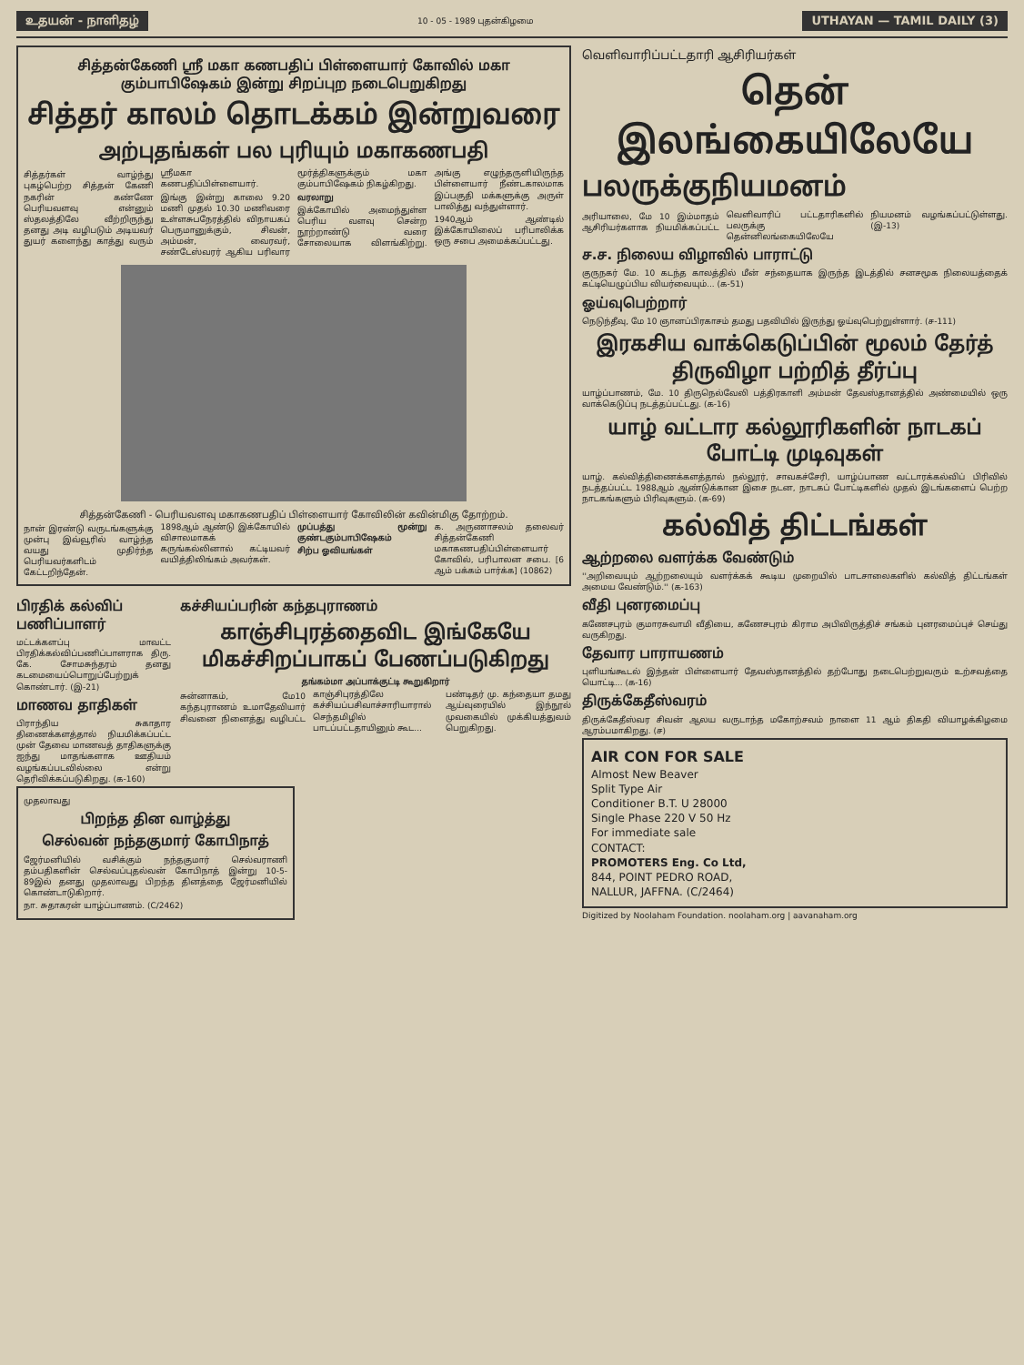உதயன் - நாளிதழ் 10 - 05 - 1989 புதன்கிழமை UTHAYAN — TAMIL DAILY (3)
சித்தன்கேணி ஸ்ரீ மகா கணபதிப் பிள்ளையார் கோவில் மகா கும்பாபிஷேகம் இன்று சிறப்புற நடைபெறுகிறது
சித்தர் காலம் தொடக்கம் இன்றுவரை
அற்புதங்கள் பல புரியும் மகாகணபதி
சித்தர்கள் வாழ்ந்து புகழ்பெற்ற சித்தன் கேணி நகரின் கண்ணே பெரியவளவு என்னும் ஸ்தலத்திலே வீற்றிருந்து தனது அடி வழிபடும் அடியவர் துயர் களைந்து காத்து வரும் ஸ்ரீமகா கணபதிப்பிள்ளையார்.
இங்கு இன்று காலை 9.20 மணி முதல் 10.30 மணிவரை உள்ளசுபநேரத்தில் விநாயகப் பெருமானுக்கும், சிவன், அம்மன், வைரவர், சண்டேஸ்வரர் ஆகிய பரிவார மூர்த்திகளுக்கும் மகா கும்பாபிஷேகம் நிகழ்கிறது.
வரலாறு
இக்கோயில் அமைந்துள்ள பெரிய வளவு சென்ற நூற்றாண்டு வரை சோலையாக விளங்கிற்று. அங்கு எழுந்தருளியிருந்த பிள்ளையார் நீண்டகாலமாக இப்பகுதி மக்களுக்கு அருள் பாலித்து வந்துள்ளார்.
1940ஆம் ஆண்டில் இக்கோயிலைப் பரிபாலிக்க ஒரு சபை அமைக்கப்பட்டது.
சித்தன்கேணி - பெரியவளவு மகாகணபதிப் பிள்ளையார் கோவிலின் கவின்மிகு தோற்றம்.
நான் இரண்டு வருடங்களுக்கு முன்பு இவ்வூரில் வாழ்ந்த வயது முதிர்ந்த பெரியவர்களிடம் கேட்டறிந்தேன்.
1898ஆம் ஆண்டு இக்கோயில் விசாலமாகக் கருங்கல்லினால் கட்டியவர் வயித்திலிங்கம் அவர்கள்.
முப்பத்து மூன்று குண்டகும்பாபிஷேகம்
சிற்ப ஓவியங்கள்
க. அருணாசலம் தலைவர் சித்தன்கேணி மகாகணபதிப்பிள்ளையார் கோவில், பரிபாலன சபை. [6 ஆம் பக்கம் பார்க்க] (10862)
பிரதிக் கல்விப் பணிப்பாளர்
மட்டக்களப்பு மாவட்ட பிரதிக்கல்விப்பணிப்பாளராக திரு. கே. சோமசுந்தரம் தனது கடமையைப்பொறுப்பேற்றுக் கொண்டார். (இ-21)
மாணவ தாதிகள்
பிராந்திய சுகாதார திணைக்களத்தால் நியமிக்கப்பட்ட முன் தேவை மாணவத் தாதிகளுக்கு ஐந்து மாதங்களாக ஊதியம் வழங்கப்படவில்லை என்று தெரிவிக்கப்படுகிறது. (க-160)
கச்சியப்பரின் கந்தபுராணம்
காஞ்சிபுரத்தைவிட இங்கேயே மிகச்சிறப்பாகப் பேணப்படுகிறது
தங்கம்மா அப்பாக்குட்டி கூறுகிறார்
சுன்னாகம், மே10 கந்தபுராணம் உமாதேவியார் சிவனை நினைத்து வழிபட்ட காஞ்சிபுரத்திலே கச்சியப்பசிவாச்சாரியாரால் செந்தமிழில் பாடப்பட்டதாயினும் கூட...
பண்டிதர் மு. கந்தையா தமது ஆய்வுரையில் இந்நூல் முவகையில் முக்கியத்துவம் பெறுகிறது.
முதலாவது
பிறந்த தின வாழ்த்து
செல்வன் நந்தகுமார் கோபிநாத்
ஜேர்மனியில் வசிக்கும் நந்தகுமார் செல்வராணி தம்பதிகளின் செல்வப்புதல்வன் கோபிநாத் இன்று 10-5-89இல் தனது முதலாவது பிறந்த தினத்தை ஜேர்மனியில் கொண்டாடுகிறார்.
நா. சுதாகரன் யாழ்ப்பாணம். (C/2462)
வெளிவாரிப்பட்டதாரி ஆசிரியர்கள்
தென் இலங்கையிலேயே
பலருக்குநியமனம்
அரியாலை, மே 10 இம்மாதம் ஆசிரியர்களாக நியமிக்கப்பட்ட வெளிவாரிப் பட்டதாரிகளில் பலருக்கு தென்னிலங்கையிலேயே நியமனம் வழங்கப்பட்டுள்ளது. (இ-13)
ச.ச. நிலைய விழாவில் பாராட்டு
குருநகர் மே. 10 கடந்த காலத்தில் மீன் சந்தையாக இருந்த இடத்தில் சனசமூக நிலையத்தைக் கட்டியெழுப்பிய வியர்வையும்... (க-51)
ஓய்வுபெற்றார்
நெடுந்தீவு, மே 10 ஞானப்பிரகாசம் தமது பதவியில் இருந்து ஓய்வுபெற்றுள்ளார். (ச-111)
இரகசிய வாக்கெடுப்பின் மூலம் தேர்த் திருவிழா பற்றித் தீர்ப்பு
யாழ்ப்பாணம், மே. 10 திருநெல்வேலி பத்திரகாளி அம்மன் தேவஸ்தானத்தில் அண்மையில் ஒரு வாக்கெடுப்பு நடத்தப்பட்டது. (க-16)
யாழ் வட்டார கல்லூரிகளின் நாடகப் போட்டி முடிவுகள்
யாழ். கல்வித்திணைக்களத்தால் நல்லூர், சாவகச்சேரி, யாழ்ப்பாண வட்டாரக்கல்விப் பிரிவில் நடத்தப்பட்ட 1988ஆம் ஆண்டுக்கான இசை நடன, நாடகப் போட்டிகளில் முதல் இடங்களைப் பெற்ற நாடகங்களும் பிரிவுகளும். (க-69)
கல்வித் திட்டங்கள்
ஆற்றலை வளர்க்க வேண்டும்
''அறிவையும் ஆற்றலையும் வளர்க்கக் கூடிய முறையில் பாடசாலைகளில் கல்வித் திட்டங்கள் அமைய வேண்டும்.'' (க-163)
வீதி புனரமைப்பு
கணேசபுரம் குமாரசுவாமி வீதியை, கணேசபுரம் கிராம அபிவிருத்திச் சங்கம் புனரமைப்புச் செய்து வருகிறது.
தேவார பாராயணம்
புளியங்கூடல் இந்தன் பிள்ளையார் தேவஸ்தானத்தில் தற்போது நடைபெற்றுவரும் உற்சவத்தை யொட்டி... (க-16)
திருக்கேதீஸ்வரம்
திருக்கேதீஸ்வர சிவன் ஆலய வருடாந்த மகோற்சவம் நாளை 11 ஆம் திகதி வியாழக்கிழமை ஆரம்பமாகிறது. (ச)
AIR CON FOR SALE
Almost New Beaver
Split Type Air
Conditioner B.T. U 28000
Single Phase 220 V 50 Hz
For immediate sale
CONTACT:
PROMOTERS Eng. Co Ltd,
844, POINT PEDRO ROAD,
NALLUR, JAFFNA. (C/2464)
Digitized by Noolaham Foundation. noolaham.org | aavanaham.org